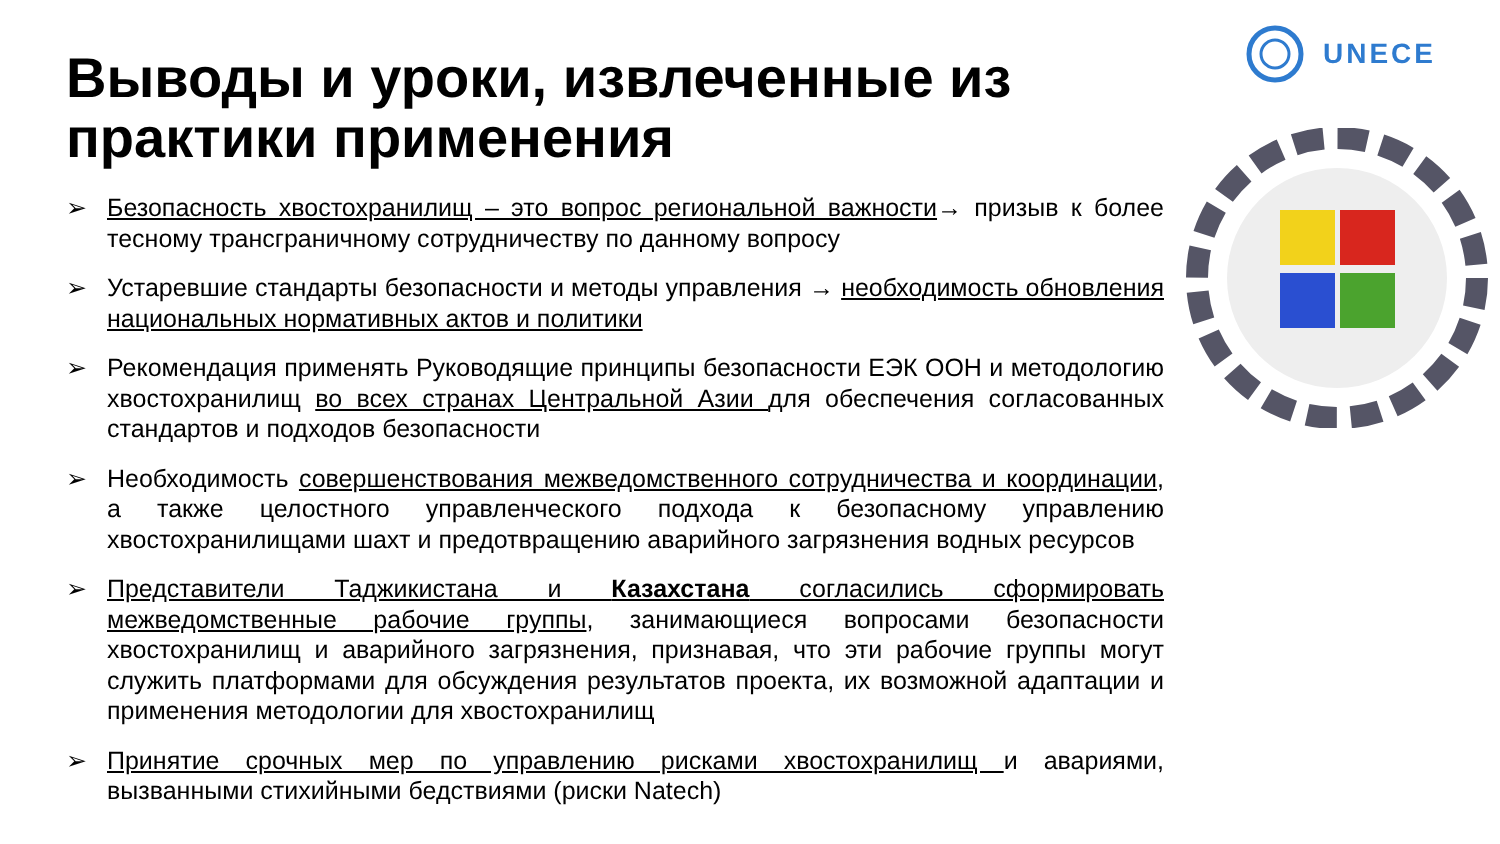Выводы и уроки, извлеченные из практики применения
UNECE
➢ Безопасность хвостохранилищ – это вопрос региональной важности→ призыв к более тесному трансграничному сотрудничеству по данному вопросу
➢ Устаревшие стандарты безопасности и методы управления → необходимость обновления национальных нормативных актов и политики
➢ Рекомендация применять Руководящие принципы безопасности ЕЭК ООН и методологию хвостохранилищ во всех странах Центральной Азии для обеспечения согласованных стандартов и подходов безопасности
➢ Необходимость совершенствования межведомственного сотрудничества и координации, а также целостного управленческого подхода к безопасному управлению хвостохранилищами шахт и предотвращению аварийного загрязнения водных ресурсов
➢ Представители Таджикистана и Казахстана согласились сформировать межведомственные рабочие группы, занимающиеся вопросами безопасности хвостохранилищ и аварийного загрязнения, признавая, что эти рабочие группы могут служить платформами для обсуждения результатов проекта, их возможной адаптации и применения методологии для хвостохранилищ
➢ Принятие срочных мер по управлению рисками хвостохранилищ и авариями, вызванными стихийными бедствиями (риски Natech)